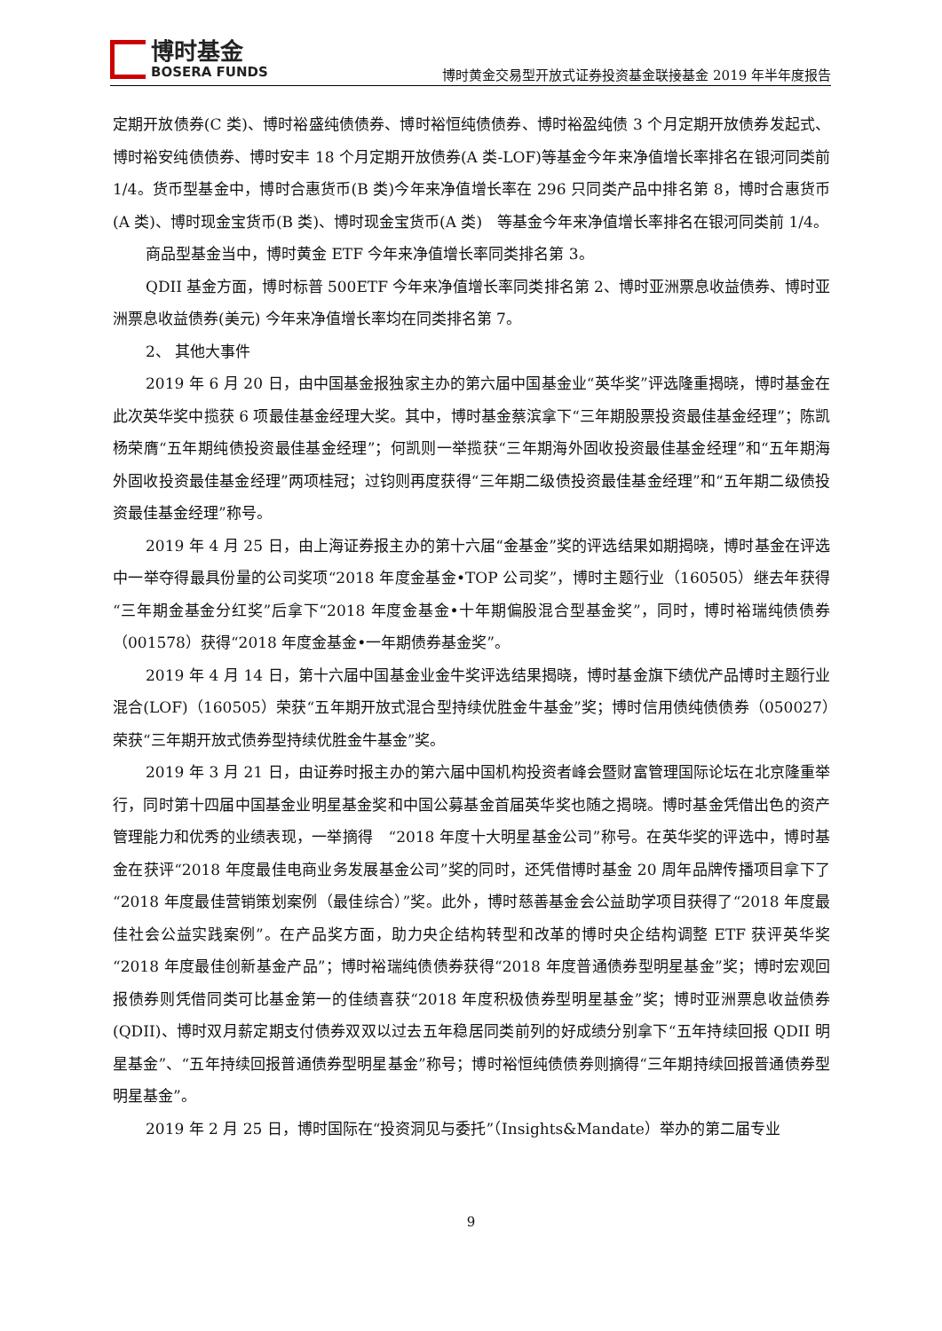博时基金
BOSERA FUNDS
博时黄金交易型开放式证券投资基金联接基金 2019 年半年度报告
定期开放债券(C 类)、博时裕盛纯债债券、博时裕恒纯债债券、博时裕盈纯债 3 个月定期开放债券发起式、博时裕安纯债债券、博时安丰 18 个月定期开放债券(A 类-LOF)等基金今年来净值增长率排名在银河同类前 1/4。货币型基金中，博时合惠货币(B 类)今年来净值增长率在 296 只同类产品中排名第 8，博时合惠货币(A 类)、博时现金宝货币(B 类)、博时现金宝货币(A 类)　等基金今年来净值增长率排名在银河同类前 1/4。
商品型基金当中，博时黄金 ETF 今年来净值增长率同类排名第 3。
QDII 基金方面，博时标普 500ETF 今年来净值增长率同类排名第 2、博时亚洲票息收益债券、博时亚洲票息收益债券(美元) 今年来净值增长率均在同类排名第 7。
2、 其他大事件
2019 年 6 月 20 日，由中国基金报独家主办的第六届中国基金业“英华奖”评选隆重揭晓，博时基金在此次英华奖中揽获 6 项最佳基金经理大奖。其中，博时基金蔡滨拿下“三年期股票投资最佳基金经理”；陈凯杨荣膺“五年期纯债投资最佳基金经理”；何凯则一举揽获“三年期海外固收投资最佳基金经理”和“五年期海外固收投资最佳基金经理”两项桂冠；过钧则再度获得“三年期二级债投资最佳基金经理”和“五年期二级债投资最佳基金经理”称号。
2019 年 4 月 25 日，由上海证券报主办的第十六届“金基金”奖的评选结果如期揭晓，博时基金在评选中一举夺得最具份量的公司奖项“2018 年度金基金•TOP 公司奖”，博时主题行业（160505）继去年获得“三年期金基金分红奖”后拿下“2018 年度金基金•十年期偏股混合型基金奖”，同时，博时裕瑞纯债债券（001578）获得“2018 年度金基金•一年期债券基金奖”。
2019 年 4 月 14 日，第十六届中国基金业金牛奖评选结果揭晓，博时基金旗下绩优产品博时主题行业混合(LOF)（160505）荣获“五年期开放式混合型持续优胜金牛基金”奖；博时信用债纯债债券（050027）荣获“三年期开放式债券型持续优胜金牛基金”奖。
2019 年 3 月 21 日，由证券时报主办的第六届中国机构投资者峰会暨财富管理国际论坛在北京隆重举行，同时第十四届中国基金业明星基金奖和中国公募基金首届英华奖也随之揭晓。博时基金凭借出色的资产管理能力和优秀的业绩表现，一举摘得　“2018 年度十大明星基金公司”称号。在英华奖的评选中，博时基金在获评“2018 年度最佳电商业务发展基金公司”奖的同时，还凭借博时基金 20 周年品牌传播项目拿下了“2018 年度最佳营销策划案例（最佳综合）”奖。此外，博时慈善基金会公益助学项目获得了“2018 年度最佳社会公益实践案例”。在产品奖方面，助力央企结构转型和改革的博时央企结构调整 ETF 获评英华奖“2018 年度最佳创新基金产品”；博时裕瑞纯债债券获得“2018 年度普通债券型明星基金”奖；博时宏观回报债券则凭借同类可比基金第一的佳绩喜获“2018 年度积极债券型明星基金”奖；博时亚洲票息收益债券(QDII)、博时双月薪定期支付债券双双以过去五年稳居同类前列的好成绩分别拿下“五年持续回报 QDII 明星基金”、“五年持续回报普通债券型明星基金”称号；博时裕恒纯债债券则摘得“三年期持续回报普通债券型明星基金”。
2019 年 2 月 25 日，博时国际在“投资洞见与委托”（Insights&Mandate）举办的第二届专业
9